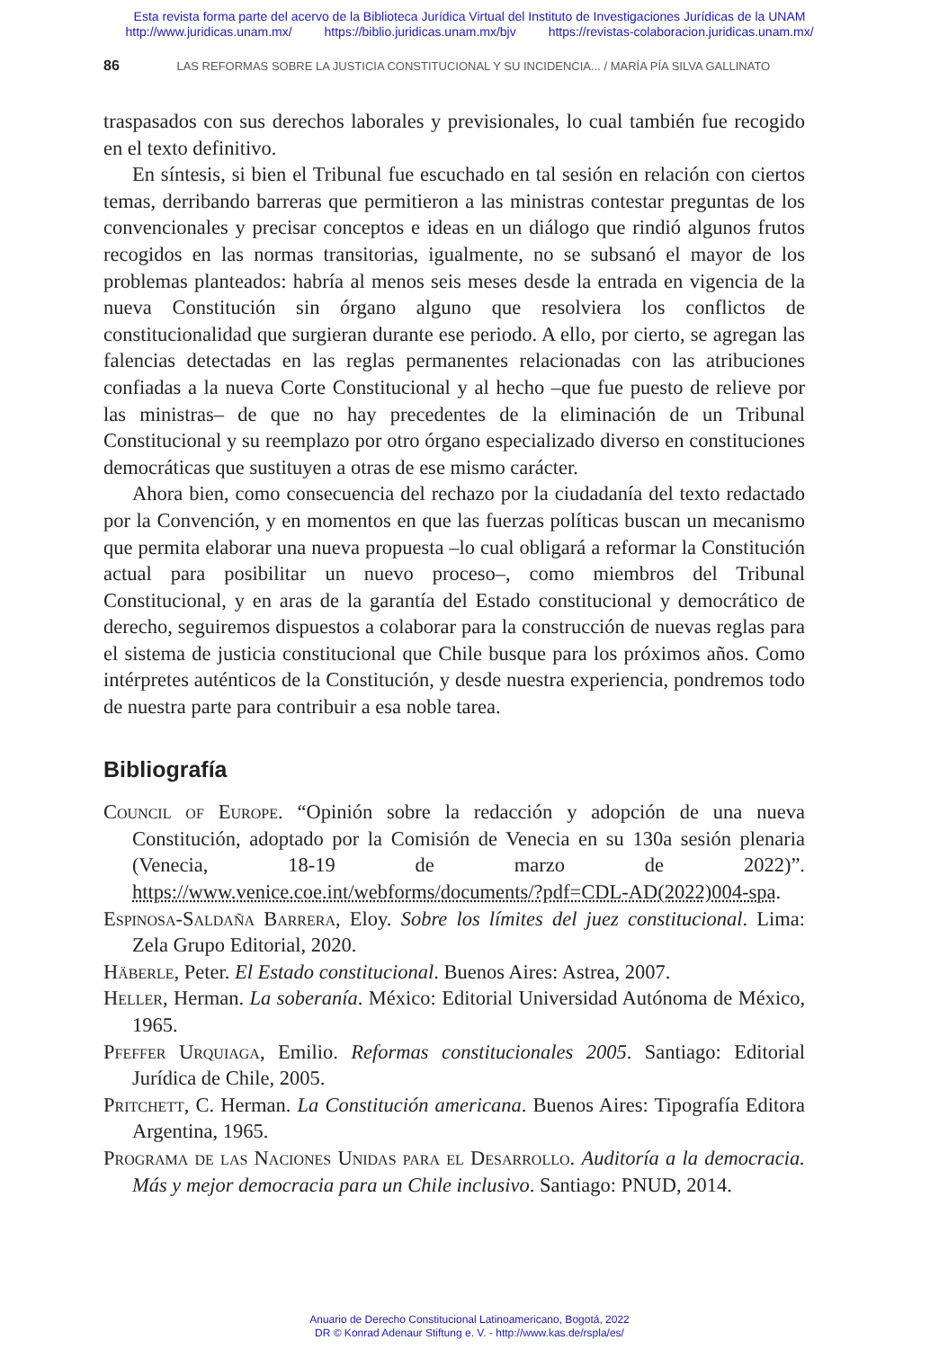Esta revista forma parte del acervo de la Biblioteca Jurídica Virtual del Instituto de Investigaciones Jurídicas de la UNAM
http://www.juridicas.unam.mx/ https://biblio.juridicas.unam.mx/bjv https://revistas-colaboracion.juridicas.unam.mx/
86 LAS REFORMAS SOBRE LA JUSTICIA CONSTITUCIONAL Y SU INCIDENCIA... / MARÍA PÍA SILVA GALLINATO
traspasados con sus derechos laborales y previsionales, lo cual también fue recogido en el texto definitivo.
En síntesis, si bien el Tribunal fue escuchado en tal sesión en relación con ciertos temas, derribando barreras que permitieron a las ministras contestar preguntas de los convencionales y precisar conceptos e ideas en un diálogo que rindió algunos frutos recogidos en las normas transitorias, igualmente, no se subsanó el mayor de los problemas planteados: habría al menos seis meses desde la entrada en vigencia de la nueva Constitución sin órgano alguno que resolviera los conflictos de constitucionalidad que surgieran durante ese periodo. A ello, por cierto, se agregan las falencias detectadas en las reglas permanentes relacionadas con las atribuciones confiadas a la nueva Corte Constitucional y al hecho –que fue puesto de relieve por las ministras– de que no hay precedentes de la eliminación de un Tribunal Constitucional y su reemplazo por otro órgano especializado diverso en constituciones democráticas que sustituyen a otras de ese mismo carácter.
Ahora bien, como consecuencia del rechazo por la ciudadanía del texto redactado por la Convención, y en momentos en que las fuerzas políticas buscan un mecanismo que permita elaborar una nueva propuesta –lo cual obligará a reformar la Constitución actual para posibilitar un nuevo proceso–, como miembros del Tribunal Constitucional, y en aras de la garantía del Estado constitucional y democrático de derecho, seguiremos dispuestos a colaborar para la construcción de nuevas reglas para el sistema de justicia constitucional que Chile busque para los próximos años. Como intérpretes auténticos de la Constitución, y desde nuestra experiencia, pondremos todo de nuestra parte para contribuir a esa noble tarea.
Bibliografía
Council of Europe. “Opinión sobre la redacción y adopción de una nueva Constitución, adoptado por la Comisión de Venecia en su 130a sesión plenaria (Venecia, 18-19 de marzo de 2022)”. https://www.venice.coe.int/webforms/documents/?pdf=CDL-AD(2022)004-spa.
Espinosa-Saldaña Barrera, Eloy. Sobre los límites del juez constitucional. Lima: Zela Grupo Editorial, 2020.
Häberle, Peter. El Estado constitucional. Buenos Aires: Astrea, 2007.
Heller, Herman. La soberanía. México: Editorial Universidad Autónoma de México, 1965.
Pfeffer Urquiaga, Emilio. Reformas constitucionales 2005. Santiago: Editorial Jurídica de Chile, 2005.
Pritchett, C. Herman. La Constitución americana. Buenos Aires: Tipografía Editora Argentina, 1965.
Programa de las Naciones Unidas para el Desarrollo. Auditoría a la democracia. Más y mejor democracia para un Chile inclusivo. Santiago: PNUD, 2014.
Anuario de Derecho Constitucional Latinoamericano, Bogotá, 2022
DR © Konrad Adenaur Stiftung e. V. - http://www.kas.de/rspla/es/